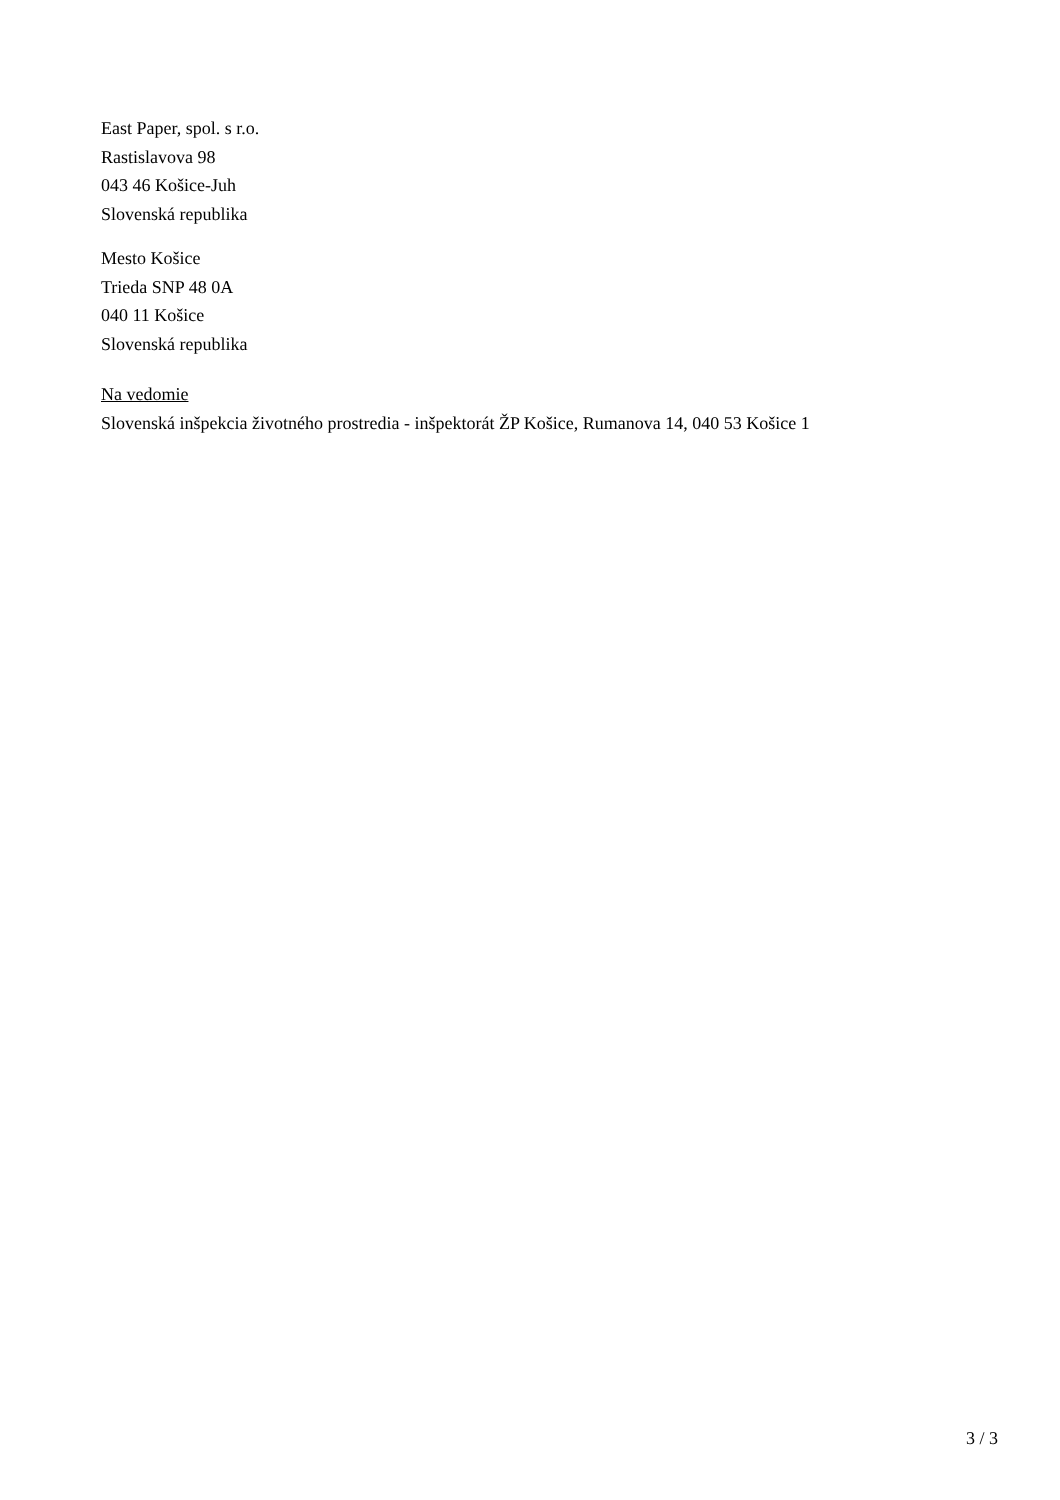East Paper, spol. s r.o.
Rastislavova 98
043 46 Košice-Juh
Slovenská republika
Mesto Košice
Trieda SNP 48 0A
040 11 Košice
Slovenská republika
Na vedomie
Slovenská inšpekcia životného prostredia - inšpektorát ŽP Košice, Rumanova 14, 040 53 Košice 1
3 / 3